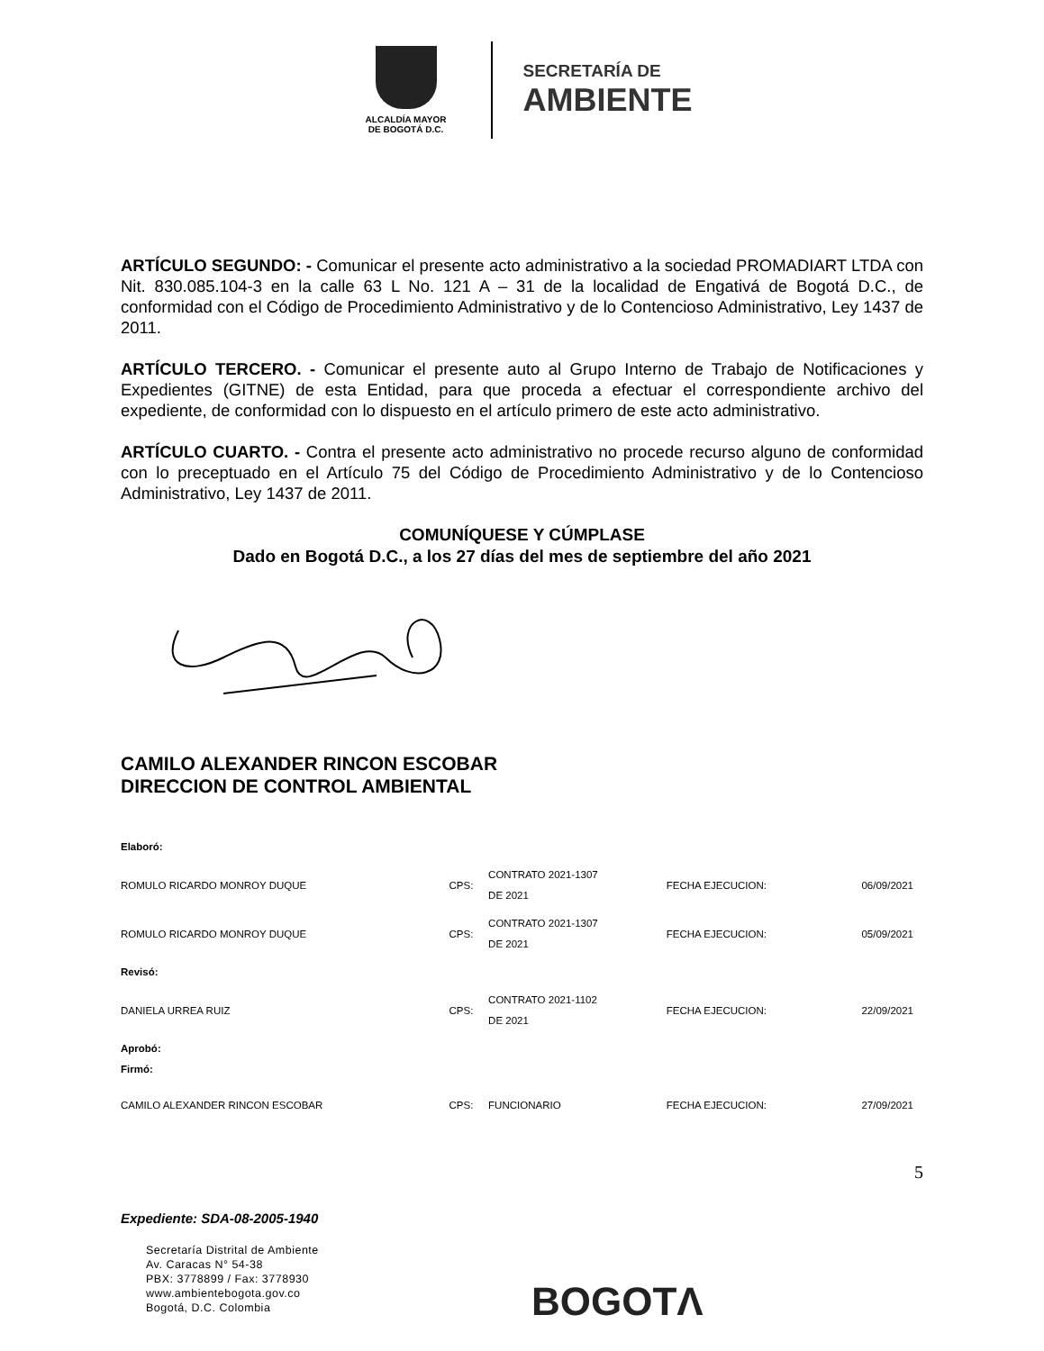ALCALDÍA MAYOR
DE BOGOTÁ D.C.
SECRETARÍA DE
AMBIENTE
ARTÍCULO SEGUNDO: - Comunicar el presente acto administrativo a la sociedad PROMADIART LTDA con Nit. 830.085.104-3 en la calle 63 L No. 121 A – 31 de la localidad de Engativá de Bogotá D.C., de conformidad con el Código de Procedimiento Administrativo y de lo Contencioso Administrativo, Ley 1437 de 2011.
ARTÍCULO TERCERO. - Comunicar el presente auto al Grupo Interno de Trabajo de Notificaciones y Expedientes (GITNE) de esta Entidad, para que proceda a efectuar el correspondiente archivo del expediente, de conformidad con lo dispuesto en el artículo primero de este acto administrativo.
ARTÍCULO CUARTO. - Contra el presente acto administrativo no procede recurso alguno de conformidad con lo preceptuado en el Artículo 75 del Código de Procedimiento Administrativo y de lo Contencioso Administrativo, Ley 1437 de 2011.
COMUNÍQUESE Y CÚMPLASE
Dado en Bogotá D.C., a los 27 días del mes de septiembre del año 2021
CAMILO ALEXANDER RINCON ESCOBAR
DIRECCION DE CONTROL AMBIENTAL
| Elaboró: | | | | |
| ROMULO RICARDO MONROY DUQUE | CPS: | CONTRATO 2021-1307 DE 2021 | FECHA EJECUCION: | 06/09/2021 |
| ROMULO RICARDO MONROY DUQUE | CPS: | CONTRATO 2021-1307 DE 2021 | FECHA EJECUCION: | 05/09/2021 |
| Revisó: | | | | |
| DANIELA URREA RUIZ | CPS: | CONTRATO 2021-1102 DE 2021 | FECHA EJECUCION: | 22/09/2021 |
| Aprobó: Firmó: | | | | |
| CAMILO ALEXANDER RINCON ESCOBAR | CPS: | FUNCIONARIO | FECHA EJECUCION: | 27/09/2021 |
Expediente: SDA-08-2005-1940
5
Secretaría Distrital de Ambiente
Av. Caracas N° 54-38
PBX: 3778899 / Fax: 3778930
www.ambientebogota.gov.co
Bogotá, D.C. Colombia
BOGOTΛ